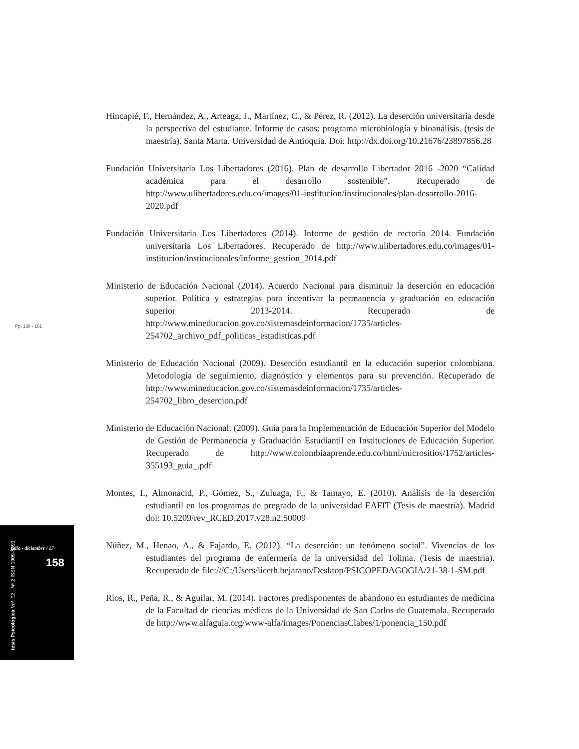Hincapié, F., Hernández, A., Arteaga, J., Martínez, C., & Pérez, R. (2012). La deserción universitaria desde la perspectiva del estudiante. Informe de casos: programa microbiología y bioanálisis. (tesis de maestría). Santa Marta. Universidad de Antioquia. Doi: http://dx.doi.org/10.21676/23897856.28
Fundación Universitaria Los Libertadores (2016). Plan de desarrollo Libertador 2016 -2020 “Calidad académica para el desarrollo sostenible”. Recuperado de http://www.ulibertadores.edu.co/images/01-institucion/institucionales/plan-desarrollo-2016-2020.pdf
Fundación Universitaria Los Libertadores (2014). Informe de gestión de rectoría 2014. Fundación universitaria Los Libertadores. Recuperado de http://www.ulibertadores.edu.co/images/01-institucion/institucionales/informe_gestion_2014.pdf
Ministerio de Educación Nacional (2014). Acuerdo Nacional para disminuir la deserción en educación superior. Política y estrategias para incentivar la permanencia y graduación en educación superior 2013-2014. Recuperado de http://www.mineducacion.gov.co/sistemasdeinformacion/1735/articles-254702_archivo_pdf_politicas_estadisticas.pdf
Ministerio de Educación Nacional (2009). Deserción estudiantil en la educación superior colombiana. Metodología de seguimiento, diagnóstico y elementos para su prevención. Recuperado de http://www.mineducacion.gov.co/sistemasdeinformacion/1735/articles-254702_libro_desercion.pdf
Ministerio de Educación Nacional. (2009). Guía para la Implementación de Educación Superior del Modelo de Gestión de Permanencia y Graduación Estudiantil en Instituciones de Educación Superior. Recuperado de http://www.colombiaaprende.edu.co/html/micrositios/1752/articles-355193_guia_.pdf
Montes, I., Almonacid, P., Gómez, S., Zuluaga, F., & Tamayo, E. (2010). Análisis de la deserción estudiantil en los programas de pregrado de la universidad EAFIT (Tesis de maestría). Madrid doi: 10.5209/rev_RCED.2017.v28.n2.50009
Núñez, M., Henao, A., & Fajardo, E. (2012). “La deserción: un fenómeno social”. Vivencias de los estudiantes del programa de enfermería de la universidad del Tolima. (Tesis de maestría). Recuperado de file:///C:/Users/liceth.bejarano/Desktop/PSICOPEDAGOGIA/21-38-1-SM.pdf
Ríos, R., Peña, R., & Aguilar, M. (2014). Factores predisponentes de abandono en estudiantes de medicina de la Facultad de ciencias médicas de la Universidad de San Carlos de Guatemala. Recuperado de http://www.alfaguia.org/www-alfa/images/PonenciasClabes/1/ponencia_150.pdf
Pp. 138 - 161
julio - diciembre / 17
158
tesis Psicológica Vol. 12 - Nº 2 ISSN 1909-8391